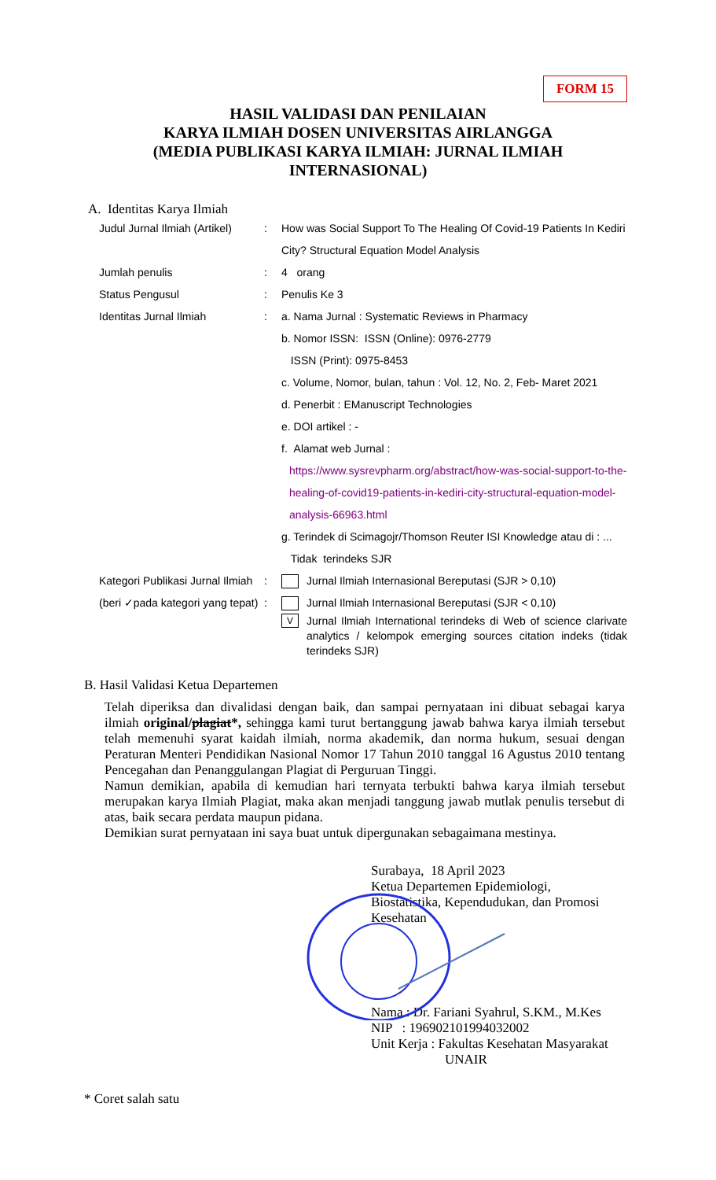FORM 15
HASIL VALIDASI DAN PENILAIAN
KARYA ILMIAH DOSEN UNIVERSITAS AIRLANGGA
(MEDIA PUBLIKASI KARYA ILMIAH: JURNAL ILMIAH INTERNASIONAL)
A. Identitas Karya Ilmiah
| Judul Jurnal Ilmiah (Artikel) | : | How was Social Support To The Healing Of Covid-19 Patients In Kediri City? Structural Equation Model Analysis |
| Jumlah penulis | : | 4 orang |
| Status Pengusul | : | Penulis Ke 3 |
| Identitas Jurnal Ilmiah | : | a. Nama Jurnal : Systematic Reviews in Pharmacy b. Nomor ISSN: ISSN (Online): 0976-2779 ISSN (Print): 0975-8453 c. Volume, Nomor, bulan, tahun : Vol. 12, No. 2, Feb- Maret 2021 d. Penerbit : EManuscript Technologies e. DOI artikel : - f. Alamat web Jurnal : https://www.sysrevpharm.org/abstract/how-was-social-support-to-the-healing-of-covid19-patients-in-kediri-city-structural-equation-model-analysis-66963.html g. Terindek di Scimagojr/Thomson Reuter ISI Knowledge atau di : ... Tidak terindeks SJR |
| Kategori Publikasi Jurnal Ilmiah | : | Jurnal Ilmiah Internasional Bereputasi (SJR > 0,10) |
| (beri ✓pada kategori yang tepat) | : | Jurnal Ilmiah Internasional Bereputasi (SJR < 0,10) |
| | | V Jurnal Ilmiah International terindeks di Web of science clarivate analytics / kelompok emerging sources citation indeks (tidak terindeks SJR) |
B. Hasil Validasi Ketua Departemen
Telah diperiksa dan divalidasi dengan baik, dan sampai pernyataan ini dibuat sebagai karya ilmiah original/plagiat*, sehingga kami turut bertanggung jawab bahwa karya ilmiah tersebut telah memenuhi syarat kaidah ilmiah, norma akademik, dan norma hukum, sesuai dengan Peraturan Menteri Pendidikan Nasional Nomor 17 Tahun 2010 tanggal 16 Agustus 2010 tentang Pencegahan dan Penanggulangan Plagiat di Perguruan Tinggi.
Namun demikian, apabila di kemudian hari ternyata terbukti bahwa karya ilmiah tersebut merupakan karya Ilmiah Plagiat, maka akan menjadi tanggung jawab mutlak penulis tersebut di atas, baik secara perdata maupun pidana.
Demikian surat pernyataan ini saya buat untuk dipergunakan sebagaimana mestinya.
Surabaya, 18 April 2023
Ketua Departemen Epidemiologi, Biostatistika, Kependudukan, dan Promosi Kesehatan
Nama : Dr. Fariani Syahrul, S.KM., M.Kes
NIP : 196902101994032002
Unit Kerja : Fakultas Kesehatan Masyarakat
UNAIR
* Coret salah satu